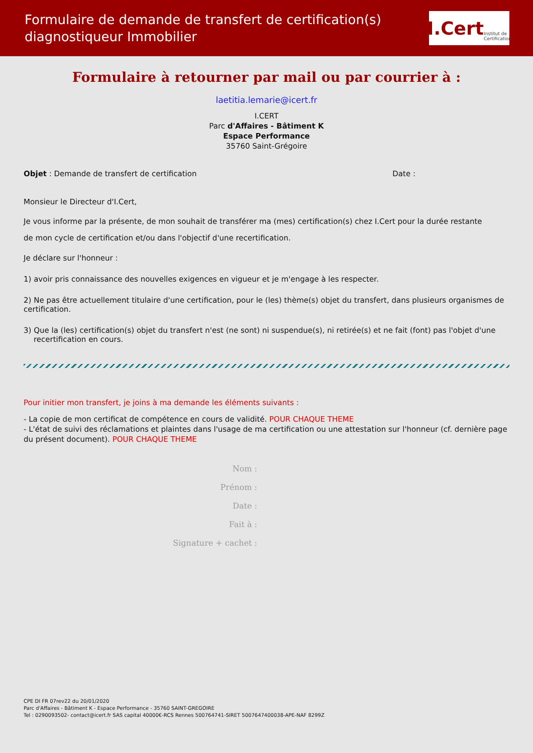Formulaire de demande de transfert de certification(s)
diagnostiqueur Immobilier
I.Cert Institut de Certification
Formulaire à retourner par mail ou par courrier à :
laetitia.lemarie@icert.fr
I.CERT
Parc d'Affaires - Bâtiment K
Espace Performance
35760 Saint-Grégoire
Objet : Demande de transfert de certification Date :
Monsieur le Directeur d'I.Cert,
Je vous informe par la présente, de mon souhait de transférer ma (mes) certification(s) chez I.Cert pour la durée restante
de mon cycle de certification et/ou dans l'objectif d'une recertification.
Je déclare sur l'honneur :
1) avoir pris connaissance des nouvelles exigences en vigueur et je m'engage à les respecter.
2) Ne pas être actuellement titulaire d'une certification, pour le (les) thème(s) objet du transfert, dans plusieurs organismes de certification.
3) Que la (les) certification(s) objet du transfert n'est (ne sont) ni suspendue(s), ni retirée(s) et ne fait (font) pas l'objet d'une recertification en cours.
Pour initier mon transfert, je joins à ma demande les éléments suivants :
- La copie de mon certificat de compétence en cours de validité. POUR CHAQUE THEME
- L'état de suivi des réclamations et plaintes dans l'usage de ma certification ou une attestation sur l'honneur (cf. dernière page du présent document). POUR CHAQUE THEME
Nom :
Prénom :
Date :
Fait à :
Signature + cachet :
CPE DI FR 07rev22 du 20/01/2020
Parc d'Affaires - Bâtiment K - Espace Performance - 35760 SAINT-GREGOIRE
Tel : 0290093502- contact@icert.fr SAS capital 40000€-RCS Rennes 500764741-SIRET 5007647400038-APE-NAF 8299Z